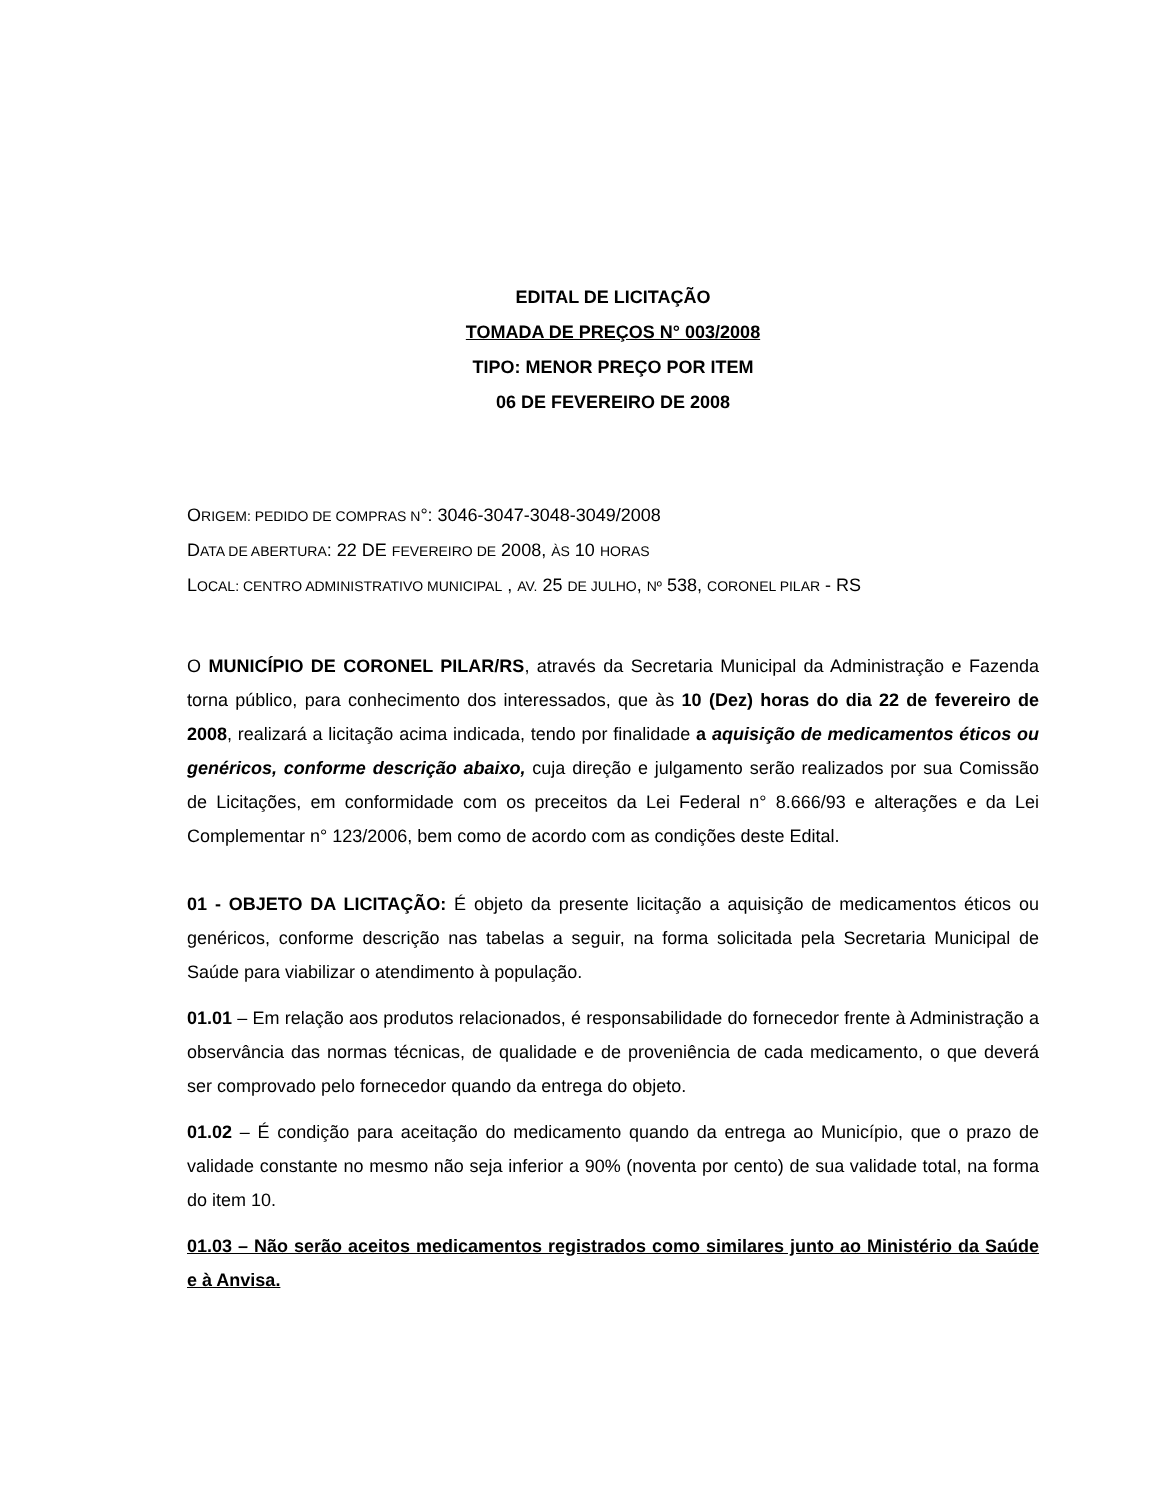EDITAL DE LICITAÇÃO
TOMADA DE PREÇOS N° 003/2008
TIPO: MENOR PREÇO POR ITEM
06 DE FEVEREIRO DE 2008
ORIGEM: PEDIDO DE COMPRAS N°: 3046-3047-3048-3049/2008
DATA DE ABERTURA: 22 DE FEVEREIRO DE 2008, ÀS 10 HORAS
LOCAL: CENTRO ADMINISTRATIVO MUNICIPAL , AV. 25 DE JULHO, Nº 538, CORONEL PILAR - RS
O MUNICÍPIO DE CORONEL PILAR/RS, através da Secretaria Municipal da Administração e Fazenda torna público, para conhecimento dos interessados, que às 10 (Dez) horas do dia 22 de fevereiro de 2008, realizará a licitação acima indicada, tendo por finalidade a aquisição de medicamentos éticos ou genéricos, conforme descrição abaixo, cuja direção e julgamento serão realizados por sua Comissão de Licitações, em conformidade com os preceitos da Lei Federal n° 8.666/93 e alterações e da Lei Complementar n° 123/2006, bem como de acordo com as condições deste Edital.
01 - OBJETO DA LICITAÇÃO: É objeto da presente licitação a aquisição de medicamentos éticos ou genéricos, conforme descrição nas tabelas a seguir, na forma solicitada pela Secretaria Municipal de Saúde para viabilizar o atendimento à população.
01.01 – Em relação aos produtos relacionados, é responsabilidade do fornecedor frente à Administração a observância das normas técnicas, de qualidade e de proveniência de cada medicamento, o que deverá ser comprovado pelo fornecedor quando da entrega do objeto.
01.02 – É condição para aceitação do medicamento quando da entrega ao Município, que o prazo de validade constante no mesmo não seja inferior a 90% (noventa por cento) de sua validade total, na forma do item 10.
01.03 – Não serão aceitos medicamentos registrados como similares junto ao Ministério da Saúde e à Anvisa.